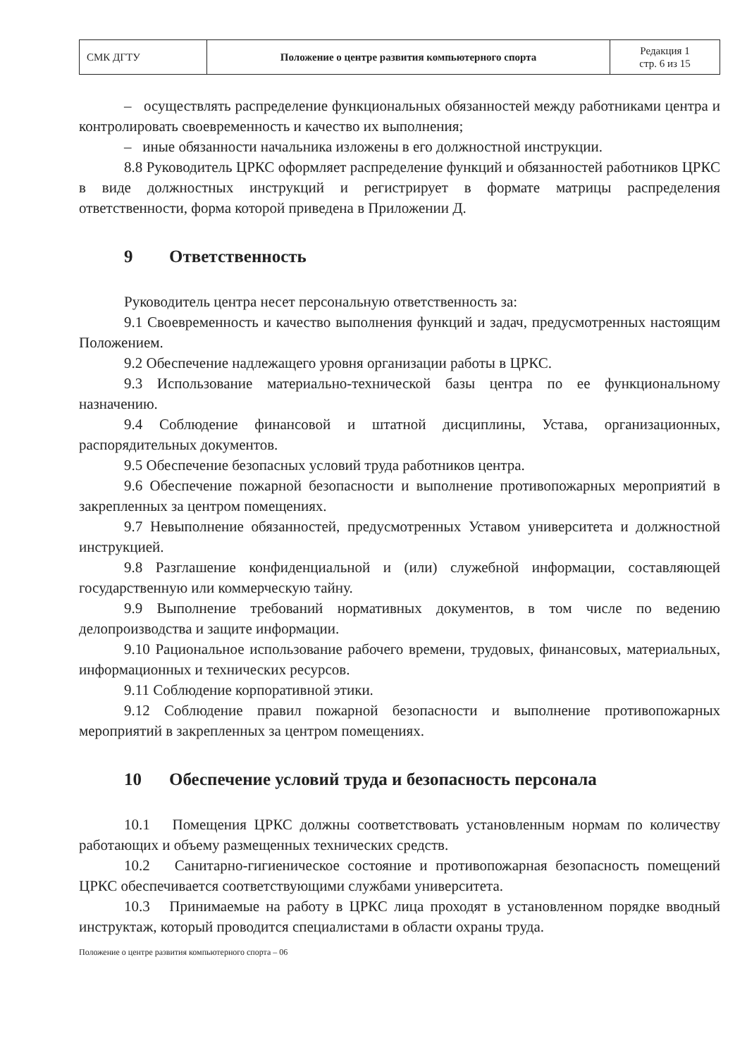| СМК ДГТУ | Положение о центре развития компьютерного спорта | Редакция 1 стр. 6 из 15 |
– осуществлять распределение функциональных обязанностей между работниками центра и контролировать своевременность и качество их выполнения;
– иные обязанности начальника изложены в его должностной инструкции.
8.8 Руководитель ЦРКС оформляет распределение функций и обязанностей работников ЦРКС в виде должностных инструкций и регистрирует в формате матрицы распределения ответственности, форма которой приведена в Приложении Д.
9 Ответственность
Руководитель центра несет персональную ответственность за:
9.1 Своевременность и качество выполнения функций и задач, предусмотренных настоящим Положением.
9.2 Обеспечение надлежащего уровня организации работы в ЦРКС.
9.3 Использование материально-технической базы центра по ее функциональному назначению.
9.4 Соблюдение финансовой и штатной дисциплины, Устава, организационных, распорядительных документов.
9.5 Обеспечение безопасных условий труда работников центра.
9.6 Обеспечение пожарной безопасности и выполнение противопожарных мероприятий в закрепленных за центром помещениях.
9.7 Невыполнение обязанностей, предусмотренных Уставом университета и должностной инструкцией.
9.8 Разглашение конфиденциальной и (или) служебной информации, составляющей государственную или коммерческую тайну.
9.9 Выполнение требований нормативных документов, в том числе по ведению делопроизводства и защите информации.
9.10 Рациональное использование рабочего времени, трудовых, финансовых, материальных, информационных и технических ресурсов.
9.11 Соблюдение корпоративной этики.
9.12 Соблюдение правил пожарной безопасности и выполнение противопожарных мероприятий в закрепленных за центром помещениях.
10 Обеспечение условий труда и безопасность персонала
10.1 Помещения ЦРКС должны соответствовать установленным нормам по количеству работающих и объему размещенных технических средств.
10.2 Санитарно-гигиеническое состояние и противопожарная безопасность помещений ЦРКС обеспечивается соответствующими службами университета.
10.3 Принимаемые на работу в ЦРКС лица проходят в установленном порядке вводный инструктаж, который проводится специалистами в области охраны труда.
Положение о центре развития компьютерного спорта – 06